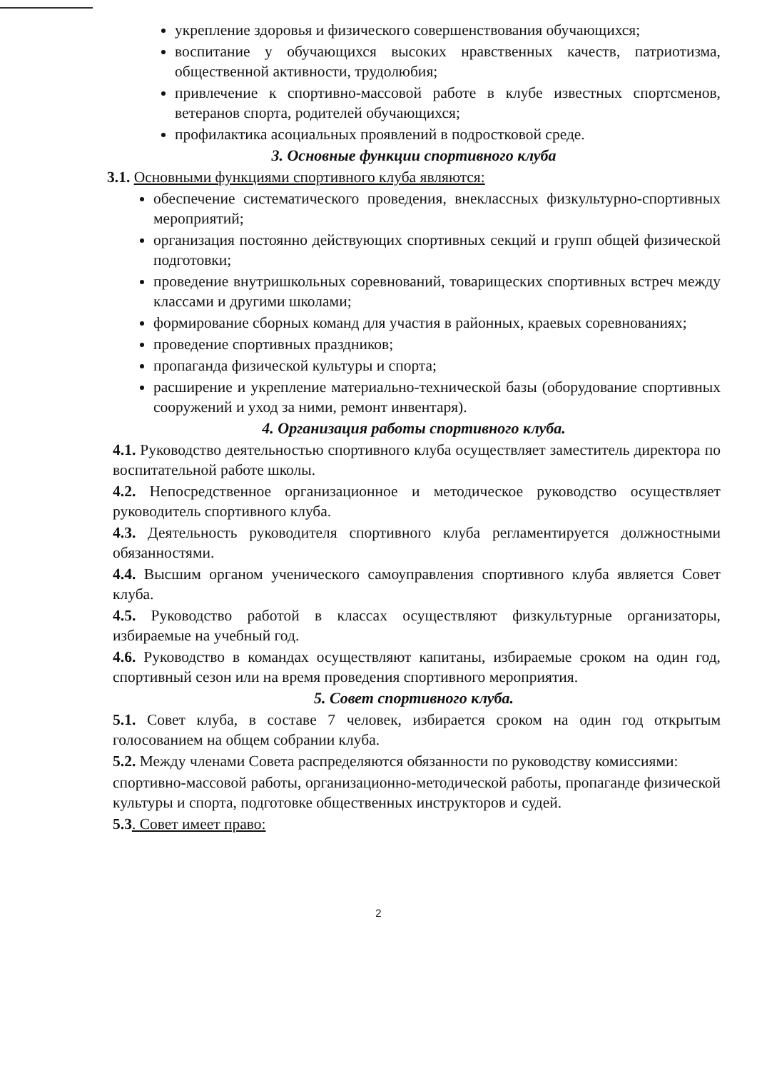укрепление здоровья и физического совершенствования обучающихся;
воспитание у обучающихся высоких нравственных качеств, патриотизма, общественной активности, трудолюбия;
привлечение к спортивно-массовой работе в клубе известных спортсменов, ветеранов спорта, родителей обучающихся;
профилактика асоциальных проявлений в подростковой среде.
3. Основные функции спортивного клуба
3.1. Основными функциями спортивного клуба являются:
обеспечение систематического проведения, внеклассных физкультурно-спортивных мероприятий;
организация постоянно действующих спортивных секций и групп общей физической подготовки;
проведение внутришкольных соревнований, товарищеских спортивных встреч между классами и другими школами;
формирование сборных команд для участия в районных, краевых соревнованиях;
проведение спортивных праздников;
пропаганда физической культуры и спорта;
расширение и укрепление материально-технической базы (оборудование спортивных сооружений и уход за ними, ремонт инвентаря).
4. Организация работы спортивного клуба.
4.1. Руководство деятельностью спортивного клуба осуществляет заместитель директора по воспитательной работе школы.
4.2. Непосредственное организационное и методическое руководство осуществляет руководитель спортивного клуба.
4.3. Деятельность руководителя спортивного клуба регламентируется должностными обязанностями.
4.4. Высшим органом ученического самоуправления спортивного клуба является Совет клуба.
4.5. Руководство работой в классах осуществляют физкультурные организаторы, избираемые на учебный год.
4.6. Руководство в командах осуществляют капитаны, избираемые сроком на один год, спортивный сезон или на время проведения спортивного мероприятия.
5. Совет спортивного клуба.
5.1. Совет клуба, в составе 7 человек, избирается сроком на один год открытым голосованием на общем собрании клуба.
5.2. Между членами Совета распределяются обязанности по руководству комиссиями:
спортивно-массовой работы, организационно-методической работы, пропаганде физической культуры и спорта, подготовке общественных инструкторов и судей.
5.3. Совет имеет право:
2